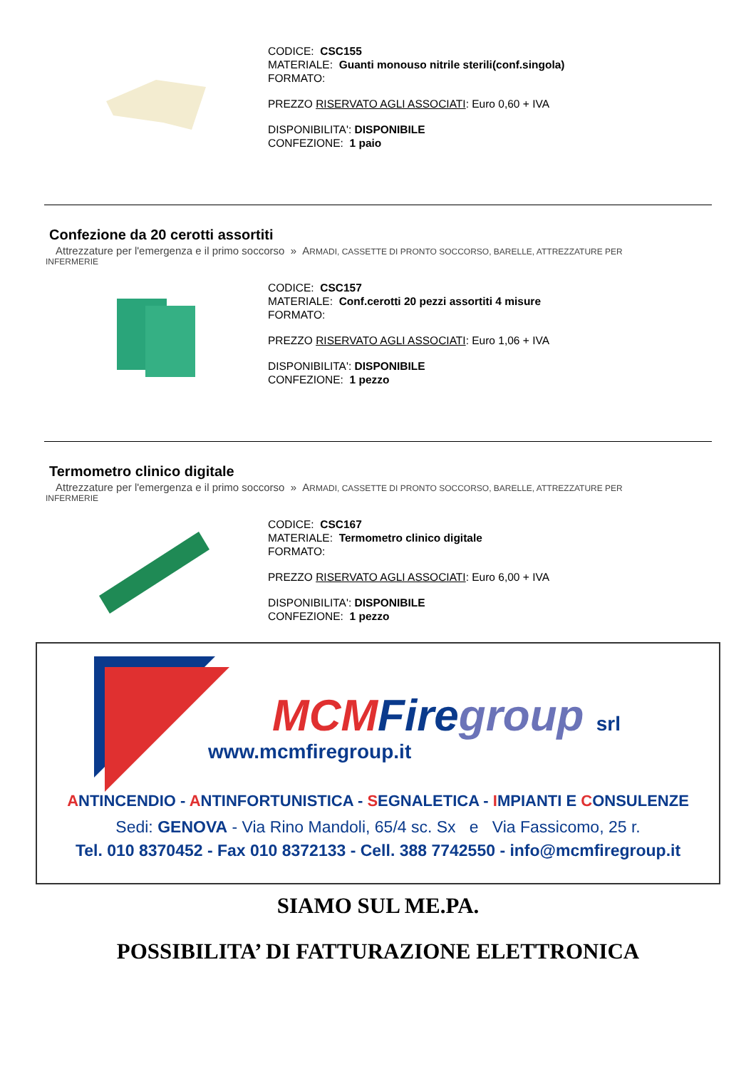CODICE: CSC155
MATERIALE: Guanti monouso nitrile sterili(conf.singola)
FORMATO:
PREZZO RISERVATO AGLI ASSOCIATI: Euro 0,60 + IVA
DISPONIBILITA': DISPONIBILE
CONFEZIONE: 1 paio
Confezione da 20 cerotti assortiti
Attrezzature per l'emergenza e il primo soccorso » ARMADI, CASSETTE DI PRONTO SOCCORSO, BARELLE, ATTREZZATURE PER
INFERMERIE
CODICE: CSC157
MATERIALE: Conf.cerotti 20 pezzi assortiti 4 misure
FORMATO:
PREZZO RISERVATO AGLI ASSOCIATI: Euro 1,06 + IVA
DISPONIBILITA': DISPONIBILE
CONFEZIONE: 1 pezzo
Termometro clinico digitale
Attrezzature per l'emergenza e il primo soccorso » ARMADI, CASSETTE DI PRONTO SOCCORSO, BARELLE, ATTREZZATURE PER
INFERMERIE
CODICE: CSC167
MATERIALE: Termometro clinico digitale
FORMATO:
PREZZO RISERVATO AGLI ASSOCIATI: Euro 6,00 + IVA
DISPONIBILITA': DISPONIBILE
CONFEZIONE: 1 pezzo
MCM Fire group srl
www.mcmfiregroup.it
ANTINCENDIO - ANTINFORTUNISTICA - SEGNALETICA - IMPIANTI E CONSULENZE
Sedi: GENOVA - Via Rino Mandoli, 65/4 sc. Sx e Via Fassicomo, 25 r.
Tel. 010 8370452 - Fax 010 8372133 - Cell. 388 7742550 - info@mcmfiregroup.it
SIAMO SUL ME.PA.
POSSIBILITA’ DI FATTURAZIONE ELETTRONICA